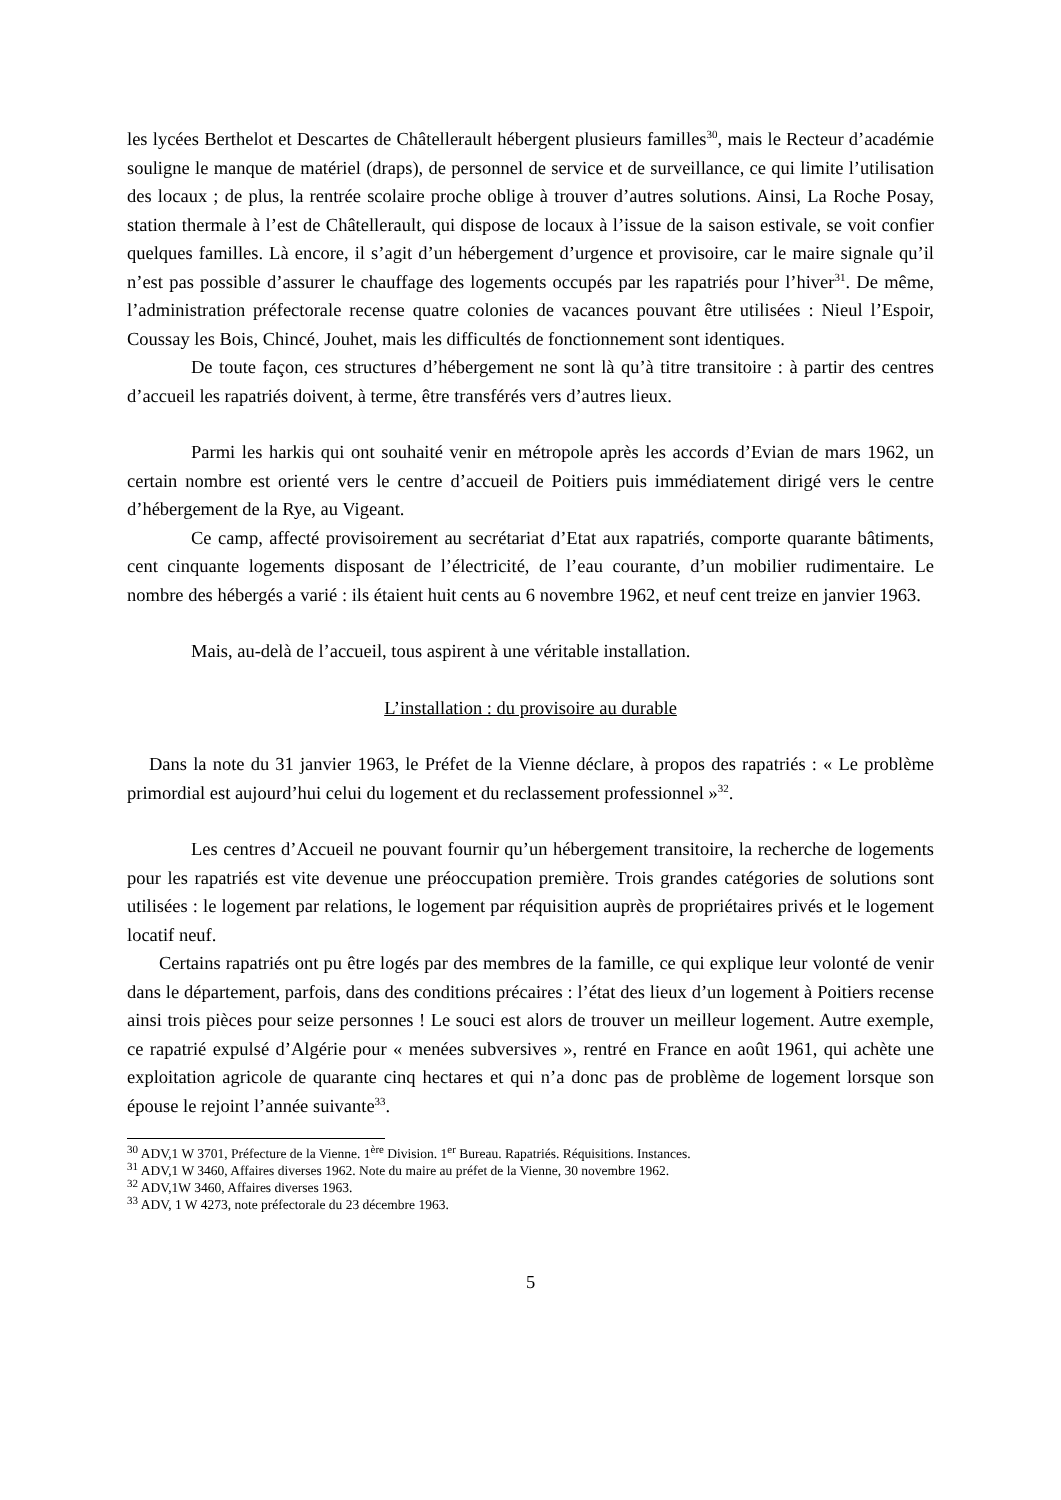les lycées Berthelot et Descartes de Châtellerault hébergent plusieurs familles<sup>30</sup>, mais le Recteur d’académie souligne le manque de matériel (draps), de personnel de service et de surveillance, ce qui limite l’utilisation des locaux ; de plus, la rentrée scolaire proche oblige à trouver d’autres solutions. Ainsi, La Roche Posay, station thermale à l’est de Châtellerault, qui dispose de locaux à l’issue de la saison estivale, se voit confier quelques familles. Là encore, il s’agit d’un hébergement d’urgence et provisoire, car le maire signale qu’il n’est pas possible d’assurer le chauffage des logements occupés par les rapatriés pour l’hiver<sup>31</sup>. De même, l’administration préfectorale recense quatre colonies de vacances pouvant être utilisées : Nieul l’Espoir, Coussay les Bois, Chincé, Jouhet, mais les difficultés de fonctionnement sont identiques.
De toute façon, ces structures d’hébergement ne sont là qu’à titre transitoire : à partir des centres d’accueil les rapatriés doivent, à terme, être transférés vers d’autres lieux.
Parmi les harkis qui ont souhaité venir en métropole après les accords d’Evian de mars 1962, un certain nombre est orienté vers le centre d’accueil de Poitiers puis immédiatement dirigé vers le centre d’hébergement de la Rye, au Vigeant.
Ce camp, affecté provisoirement au secrétariat d’Etat aux rapatriés, comporte quarante bâtiments, cent cinquante logements disposant de l’électricité, de l’eau courante, d’un mobilier rudimentaire. Le nombre des hébergés a varié : ils étaient huit cents au 6 novembre 1962, et neuf cent treize en janvier 1963.
Mais, au-delà de l’accueil, tous aspirent à une véritable installation.
L’installation : du provisoire au durable
Dans la note du 31 janvier 1963, le Préfet de la Vienne déclare, à propos des rapatriés : « Le problème primordial est aujourd’hui celui du logement et du reclassement professionnel »<sup>32</sup>.
Les centres d’Accueil ne pouvant fournir qu’un hébergement transitoire, la recherche de logements pour les rapatriés est vite devenue une préoccupation première. Trois grandes catégories de solutions sont utilisées : le logement par relations, le logement par réquisition auprès de propriétaires privés et le logement locatif neuf.
Certains rapatriés ont pu être logés par des membres de la famille, ce qui explique leur volonté de venir dans le département, parfois, dans des conditions précaires : l’état des lieux d’un logement à Poitiers recense ainsi trois pièces pour seize personnes ! Le souci est alors de trouver un meilleur logement. Autre exemple, ce rapatrié expulsé d’Algérie pour « menées subversives », rentré en France en août 1961, qui achète une exploitation agricole de quarante cinq hectares et qui n’a donc pas de problème de logement lorsque son épouse le rejoint l’année suivante<sup>33</sup>.
<sup>30</sup> ADV,1 W 3701, Préfecture de la Vienne. 1<sup>ère</sup> Division. 1<sup>er</sup> Bureau. Rapatriés. Réquisitions. Instances.
<sup>31</sup> ADV,1 W 3460, Affaires diverses 1962. Note du maire au préfet de la Vienne, 30 novembre 1962.
<sup>32</sup> ADV,1W 3460, Affaires diverses 1963.
<sup>33</sup> ADV, 1 W 4273, note préfectorale du 23 décembre 1963.
5